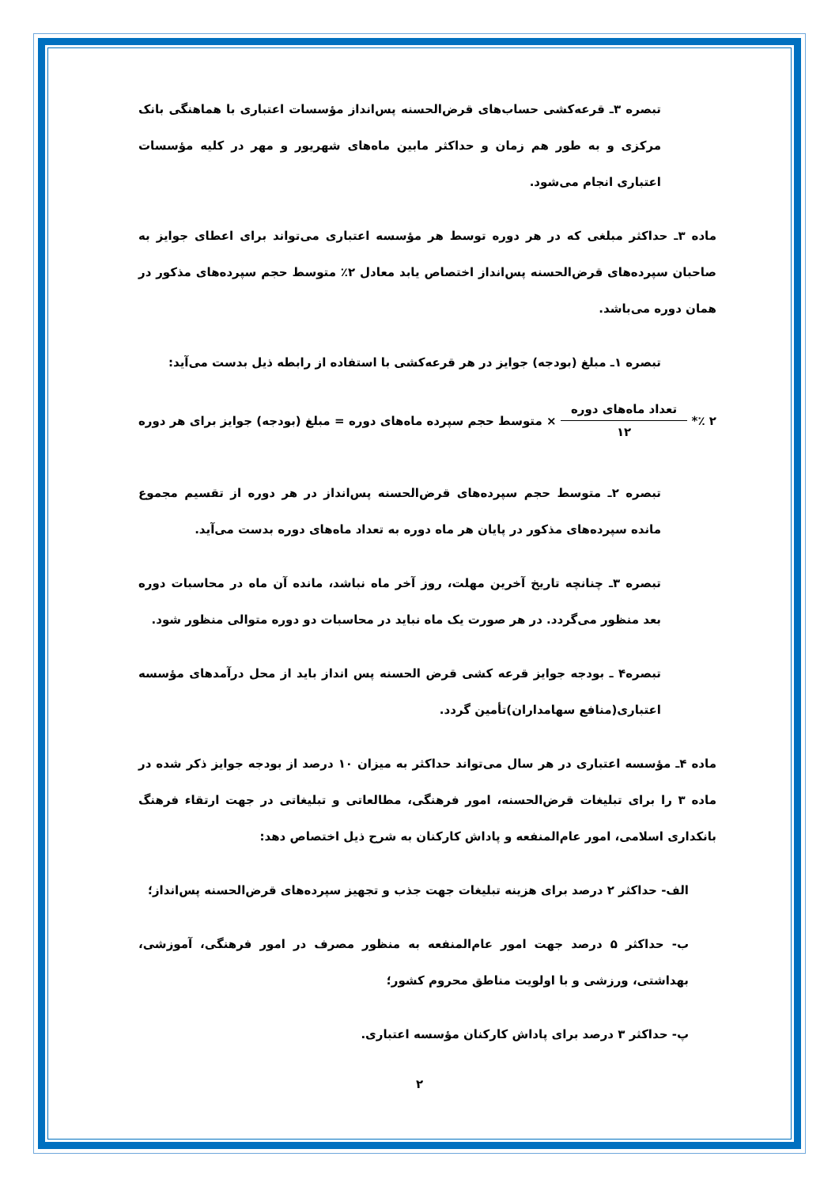تبصره ۳ـ قرعه‌کشی حساب‌های قرض‌الحسنه پس‌انداز مؤسسات اعتباری با هماهنگی بانک مرکزی و به طور هم زمان و حداکثر مابین ماه‌های شهریور و مهر در کلیه مؤسسات اعتباری انجام می‌شود.
ماده ۳ـ حداکثر مبلغی که در هر دوره توسط هر مؤسسه اعتباری می‌تواند برای اعطای جوایز به صاحبان سپرده‌های قرض‌الحسنه پس‌انداز اختصاص یابد معادل ۲٪ متوسط حجم سپرده‌های مذکور در همان دوره می‌باشد.
تبصره ۱ـ مبلغ (بودجه) جوایز در هر قرعه‌کشی با استفاده از رابطه ذیل بدست می‌آید:
۲ ٪*
تعداد ماه‌های دوره
۱۲
× متوسط حجم سپرده ماه‌های دوره = مبلغ (بودجه) جوایز برای هر دوره
تبصره ۲ـ متوسط حجم سپرده‌های قرض‌الحسنه پس‌انداز در هر دوره از تقسیم مجموع مانده سپرده‌های مذکور در پایان هر ماه دوره به تعداد ماه‌های دوره بدست می‌آید.
تبصره ۳ـ چنانچه تاریخ آخرین مهلت، روز آخر ماه نباشد، مانده آن ماه در محاسبات دوره بعد منظور می‌گردد. در هر صورت یک ماه نباید در محاسبات دو دوره متوالی منظور شود.
تبصره۴ ـ بودجه جوایز قرعه کشی قرض الحسنه پس انداز باید از محل درآمدهای مؤسسه اعتباری(منافع سهامداران)تأمین گردد.
ماده ۴ـ مؤسسه اعتباری در هر سال می‌تواند حداکثر به میزان ۱۰ درصد از بودجه جوایز ذکر شده در ماده ۳ را برای تبلیغات قرض‌الحسنه، امور فرهنگی، مطالعاتی و تبلیغاتی در جهت ارتقاء فرهنگ بانکداری اسلامی، امور عام‌المنفعه و پاداش کارکنان به شرح ذیل اختصاص دهد:
الف- حداکثر ۲ درصد برای هزینه تبلیغات جهت جذب و تجهیز سپرده‌های قرض‌الحسنه پس‌انداز؛
ب- حداکثر ۵ درصد جهت امور عام‌المنفعه به منظور مصرف در امور فرهنگی، آموزشی، بهداشتی، ورزشی و با اولویت مناطق محروم کشور؛
پ- حداکثر ۳ درصد برای پاداش کارکنان مؤسسه اعتباری.
۲